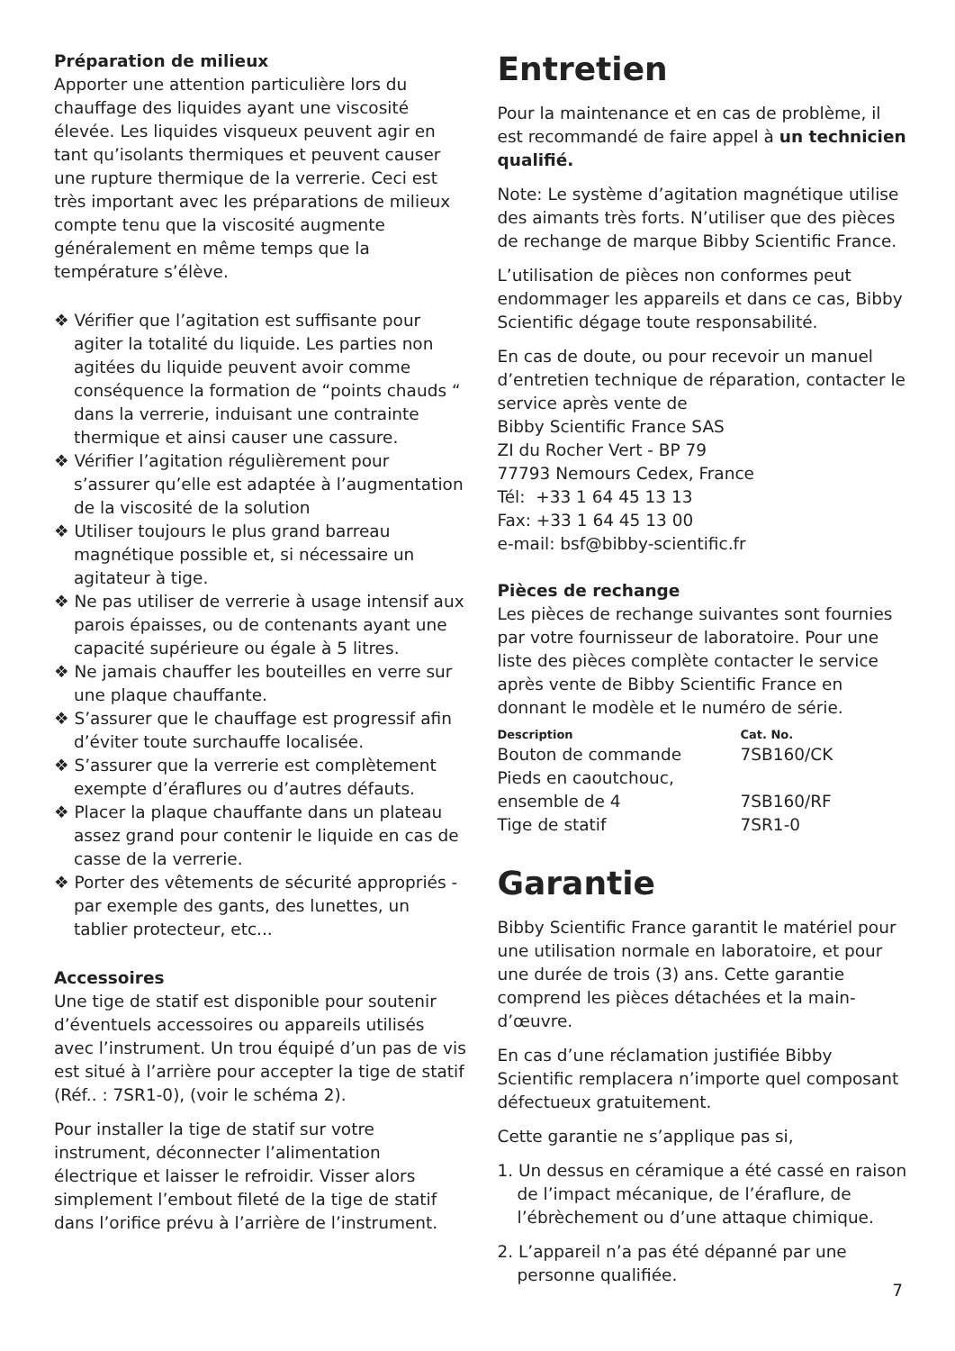Préparation de milieux
Apporter une attention particulière lors du chauffage des liquides ayant une viscosité élevée. Les liquides visqueux peuvent agir en tant qu’isolants thermiques et peuvent causer une rupture thermique de la verrerie. Ceci est très important avec les préparations de milieux compte tenu que la viscosité augmente généralement en même temps que la température s’élève.
❖ Vérifier que l’agitation est suffisante pour agiter la totalité du liquide. Les parties non agitées du liquide peuvent avoir comme conséquence la formation de “points chauds “ dans la verrerie, induisant une contrainte thermique et ainsi causer une cassure.
❖ Vérifier l’agitation régulièrement pour s’assurer qu’elle est adaptée à l’augmentation de la viscosité de la solution
❖ Utiliser toujours le plus grand barreau magnétique possible et, si nécessaire un agitateur à tige.
❖ Ne pas utiliser de verrerie à usage intensif aux parois épaisses, ou de contenants ayant une capacité supérieure ou égale à 5 litres.
❖ Ne jamais chauffer les bouteilles en verre sur une plaque chauffante.
❖ S’assurer que le chauffage est progressif afin d’éviter toute surchauffe localisée.
❖ S’assurer que la verrerie est complètement exempte d’éraflures ou d’autres défauts.
❖ Placer la plaque chauffante dans un plateau assez grand pour contenir le liquide en cas de casse de la verrerie.
❖ Porter des vêtements de sécurité appropriés - par exemple des gants, des lunettes, un tablier protecteur, etc...
Accessoires
Une tige de statif est disponible pour soutenir d’éventuels accessoires ou appareils utilisés avec l’instrument. Un trou équipé d’un pas de vis est situé à l’arrière pour accepter la tige de statif (Réf.. : 7SR1-0), (voir le schéma 2).
Pour installer la tige de statif sur votre instrument, déconnecter l’alimentation électrique et laisser le refroidir. Visser alors simplement l’embout fileté de la tige de statif dans l’orifice prévu à l’arrière de l’instrument.
Entretien
Pour la maintenance et en cas de problème, il est recommandé de faire appel à un technicien qualifié.
Note: Le système d’agitation magnétique utilise des aimants très forts. N’utiliser que des pièces de rechange de marque Bibby Scientific France.
L’utilisation de pièces non conformes peut endommager les appareils et dans ce cas, Bibby Scientific dégage toute responsabilité.
En cas de doute, ou pour recevoir un manuel d’entretien technique de réparation, contacter le service après vente de
Bibby Scientific France SAS
ZI du Rocher Vert - BP 79
77793 Nemours Cedex, France
Tél: +33 1 64 45 13 13
Fax: +33 1 64 45 13 00
e-mail: bsf@bibby-scientific.fr
Pièces de rechange
Les pièces de rechange suivantes sont fournies par votre fournisseur de laboratoire. Pour une liste des pièces complète contacter le service après vente de Bibby Scientific France en donnant le modèle et le numéro de série.
| Description | Cat. No. |
| --- | --- |
| Bouton de commande | 7SB160/CK |
| Pieds en caoutchouc, ensemble de 4 | 7SB160/RF |
| Tige de statif | 7SR1-0 |
Garantie
Bibby Scientific France garantit le matériel pour une utilisation normale en laboratoire, et pour une durée de trois (3) ans. Cette garantie comprend les pièces détachées et la main-d’œuvre.
En cas d’une réclamation justifiée Bibby Scientific remplacera n’importe quel composant défectueux gratuitement.
Cette garantie ne s’applique pas si,
1. Un dessus en céramique a été cassé en raison de l’impact mécanique, de l’éraflure, de l’ébrèchement ou d’une attaque chimique.
2. L’appareil n’a pas été dépanné par une personne qualifiée.
7